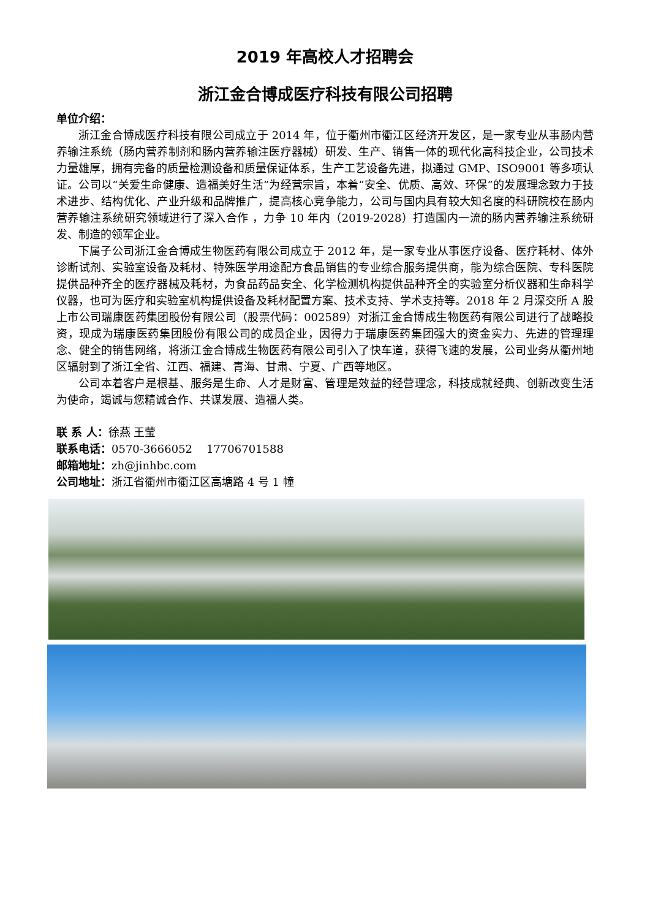2019 年高校人才招聘会
浙江金合博成医疗科技有限公司招聘
单位介绍：
浙江金合博成医疗科技有限公司成立于 2014 年，位于衢州市衢江区经济开发区，是一家专业从事肠内营养输注系统（肠内营养制剂和肠内营养输注医疗器械）研发、生产、销售一体的现代化高科技企业，公司技术力量雄厚，拥有完备的质量检测设备和质量保证体系，生产工艺设备先进，拟通过 GMP、ISO9001 等多项认证。公司以“关爱生命健康、造福美好生活”为经营宗旨，本着“安全、优质、高效、环保”的发展理念致力于技术进步、结构优化、产业升级和品牌推广，提高核心竞争能力，公司与国内具有较大知名度的科研院校在肠内营养输注系统研究领域进行了深入合作 ，力争 10 年内（2019-2028）打造国内一流的肠内营养输注系统研发、制造的领军企业。
下属子公司浙江金合博成生物医药有限公司成立于 2012 年，是一家专业从事医疗设备、医疗耗材、体外诊断试剂、实验室设备及耗材、特殊医学用途配方食品销售的专业综合服务提供商，能为综合医院、专科医院提供品种齐全的医疗器械及耗材，为食品药品安全、化学检测机构提供品种齐全的实验室分析仪器和生命科学仪器，也可为医疗和实验室机构提供设备及耗材配置方案、技术支持、学术支持等。2018 年 2 月深交所 A 股上市公司瑞康医药集团股份有限公司（股票代码：002589）对浙江金合博成生物医药有限公司进行了战略投资，现成为瑞康医药集团股份有限公司的成员企业，因得力于瑞康医药集团强大的资金实力、先进的管理理念、健全的销售网络，将浙江金合博成生物医药有限公司引入了快车道，获得飞速的发展，公司业务从衢州地区辐射到了浙江全省、江西、福建、青海、甘肃、宁夏、广西等地区。
公司本着客户是根基、服务是生命、人才是财富、管理是效益的经营理念，科技成就经典、创新改变生活为使命，竭诚与您精诚合作、共谋发展、造福人类。
联 系 人：徐燕 王莹
联系电话：0570-3666052 17706701588
邮箱地址：zh@jinhbc.com
公司地址：浙江省衢州市衢江区高塘路 4 号 1 幢